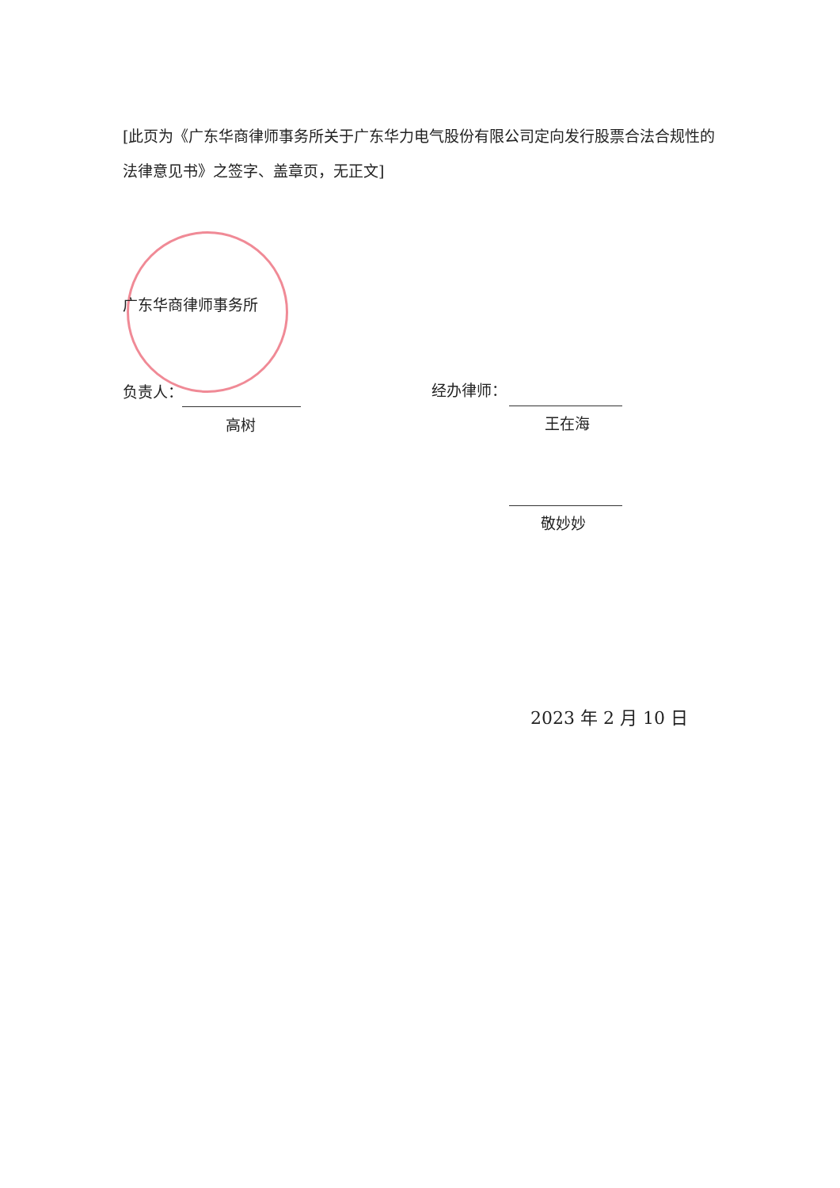[此页为《广东华商律师事务所关于广东华力电气股份有限公司定向发行股票合法合规性的法律意见书》之签字、盖章页，无正文]
广东华商律师事务所
负责人：
高树
经办律师：
王在海
敬妙妙
2023 年 2 月 10 日